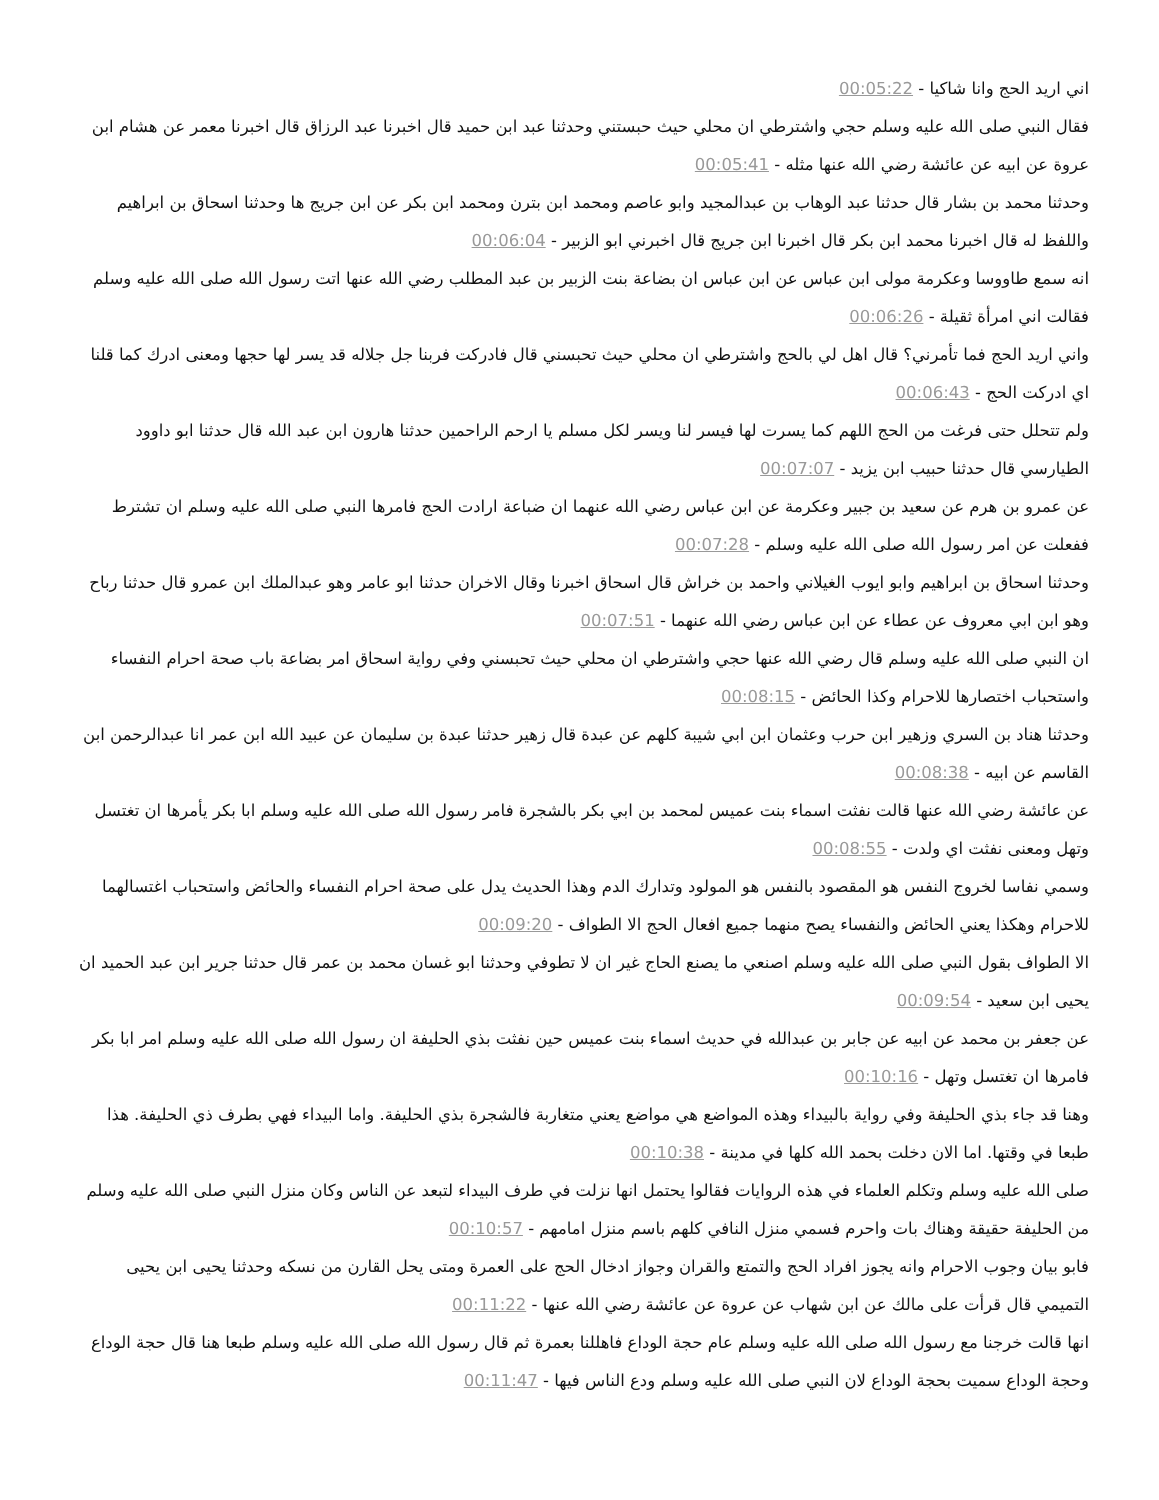اني اريد الحج وانا شاكيا - 00:05:22
فقال النبي صلى الله عليه وسلم حجي واشترطي ان محلي حيث حبستني وحدثنا عبد ابن حميد قال اخبرنا عبد الرزاق قال اخبرنا معمر عن هشام ابن عروة عن ابيه عن عائشة رضي الله عنها مثله - 00:05:41
وحدثنا محمد بن بشار قال حدثنا عبد الوهاب بن عبدالمجيد وابو عاصم ومحمد ابن بترن ومحمد ابن بكر عن ابن جريج ها وحدثنا اسحاق بن ابراهيم واللفظ له قال اخبرنا محمد ابن بكر قال اخبرنا ابن جريج قال اخبرني ابو الزبير - 00:06:04
انه سمع طاووسا وعكرمة مولى ابن عباس عن ابن عباس ان بضاعة بنت الزبير بن عبد المطلب رضي الله عنها اتت رسول الله صلى الله عليه وسلم فقالت اني امرأة ثقيلة - 00:06:26
واني اريد الحج فما تأمرني؟ قال اهل لي بالحج واشترطي ان محلي حيث تحبسني قال فادركت فربنا جل جلاله قد يسر لها حجها ومعنى ادرك كما قلنا اي ادركت الحج - 00:06:43
ولم تتحلل حتى فرغت من الحج اللهم كما يسرت لها فيسر لنا ويسر لكل مسلم يا ارحم الراحمين حدثنا هارون ابن عبد الله قال حدثنا ابو داوود الطيارسي قال حدثنا حبيب ابن يزيد - 00:07:07
عن عمرو بن هرم عن سعيد بن جبير وعكرمة عن ابن عباس رضي الله عنهما ان ضباعة ارادت الحج فامرها النبي صلى الله عليه وسلم ان تشترط ففعلت عن امر رسول الله صلى الله عليه وسلم - 00:07:28
وحدثنا اسحاق بن ابراهيم وابو ايوب الغيلاني واحمد بن خراش قال اسحاق اخبرنا وقال الاخران حدثنا ابو عامر وهو عبدالملك ابن عمرو قال حدثنا رباح وهو ابن ابي معروف عن عطاء عن ابن عباس رضي الله عنهما - 00:07:51
ان النبي صلى الله عليه وسلم قال رضي الله عنها حجي واشترطي ان محلي حيث تحبسني وفي رواية اسحاق امر بضاعة باب صحة احرام النفساء واستحباب اختصارها للاحرام وكذا الحائض - 00:08:15
وحدثنا هناد بن السري وزهير ابن حرب وعثمان ابن ابي شيبة كلهم عن عبدة قال زهير حدثنا عبدة بن سليمان عن عبيد الله ابن عمر انا عبدالرحمن ابن القاسم عن ابيه - 00:08:38
عن عائشة رضي الله عنها قالت نفثت اسماء بنت عميس لمحمد بن ابي بكر بالشجرة فامر رسول الله صلى الله عليه وسلم ابا بكر يأمرها ان تغتسل وتهل ومعنى نفثت اي ولدت - 00:08:55
وسمي نفاسا لخروج النفس هو المقصود بالنفس هو المولود وتدارك الدم وهذا الحديث يدل على صحة احرام النفساء والحائض واستحباب اغتسالهما للاحرام وهكذا يعني الحائض والنفساء يصح منهما جميع افعال الحج الا الطواف - 00:09:20
الا الطواف بقول النبي صلى الله عليه وسلم اصنعي ما يصنع الحاج غير ان لا تطوفي وحدثنا ابو غسان محمد بن عمر قال حدثنا جرير ابن عبد الحميد ان يحيى ابن سعيد - 00:09:54
عن جعفر بن محمد عن ابيه عن جابر بن عبدالله في حديث اسماء بنت عميس حين نفثت بذي الحليفة ان رسول الله صلى الله عليه وسلم امر ابا بكر فامرها ان تغتسل وتهل - 00:10:16
وهنا قد جاء بذي الحليفة وفي رواية بالبيداء وهذه المواضع هي مواضع يعني متغاربة فالشجرة بذي الحليفة. واما البيداء فهي بطرف ذي الحليفة. هذا طبعا في وقتها. اما الان دخلت بحمد الله كلها في مدينة - 00:10:38
صلى الله عليه وسلم وتكلم العلماء في هذه الروايات فقالوا يحتمل انها نزلت في طرف البيداء لتبعد عن الناس وكان منزل النبي صلى الله عليه وسلم من الحليفة حقيقة وهناك بات واحرم فسمي منزل النافي كلهم باسم منزل امامهم - 00:10:57
فابو بيان وجوب الاحرام وانه يجوز افراد الحج والتمتع والقران وجواز ادخال الحج على العمرة ومتى يحل القارن من نسكه وحدثنا يحيى ابن يحيى التميمي قال قرأت على مالك عن ابن شهاب عن عروة عن عائشة رضي الله عنها - 00:11:22
انها قالت خرجنا مع رسول الله صلى الله عليه وسلم عام حجة الوداع فاهللنا بعمرة ثم قال رسول الله صلى الله عليه وسلم طبعا هنا قال حجة الوداع وحجة الوداع سميت بحجة الوداع لان النبي صلى الله عليه وسلم ودع الناس فيها - 00:11:47